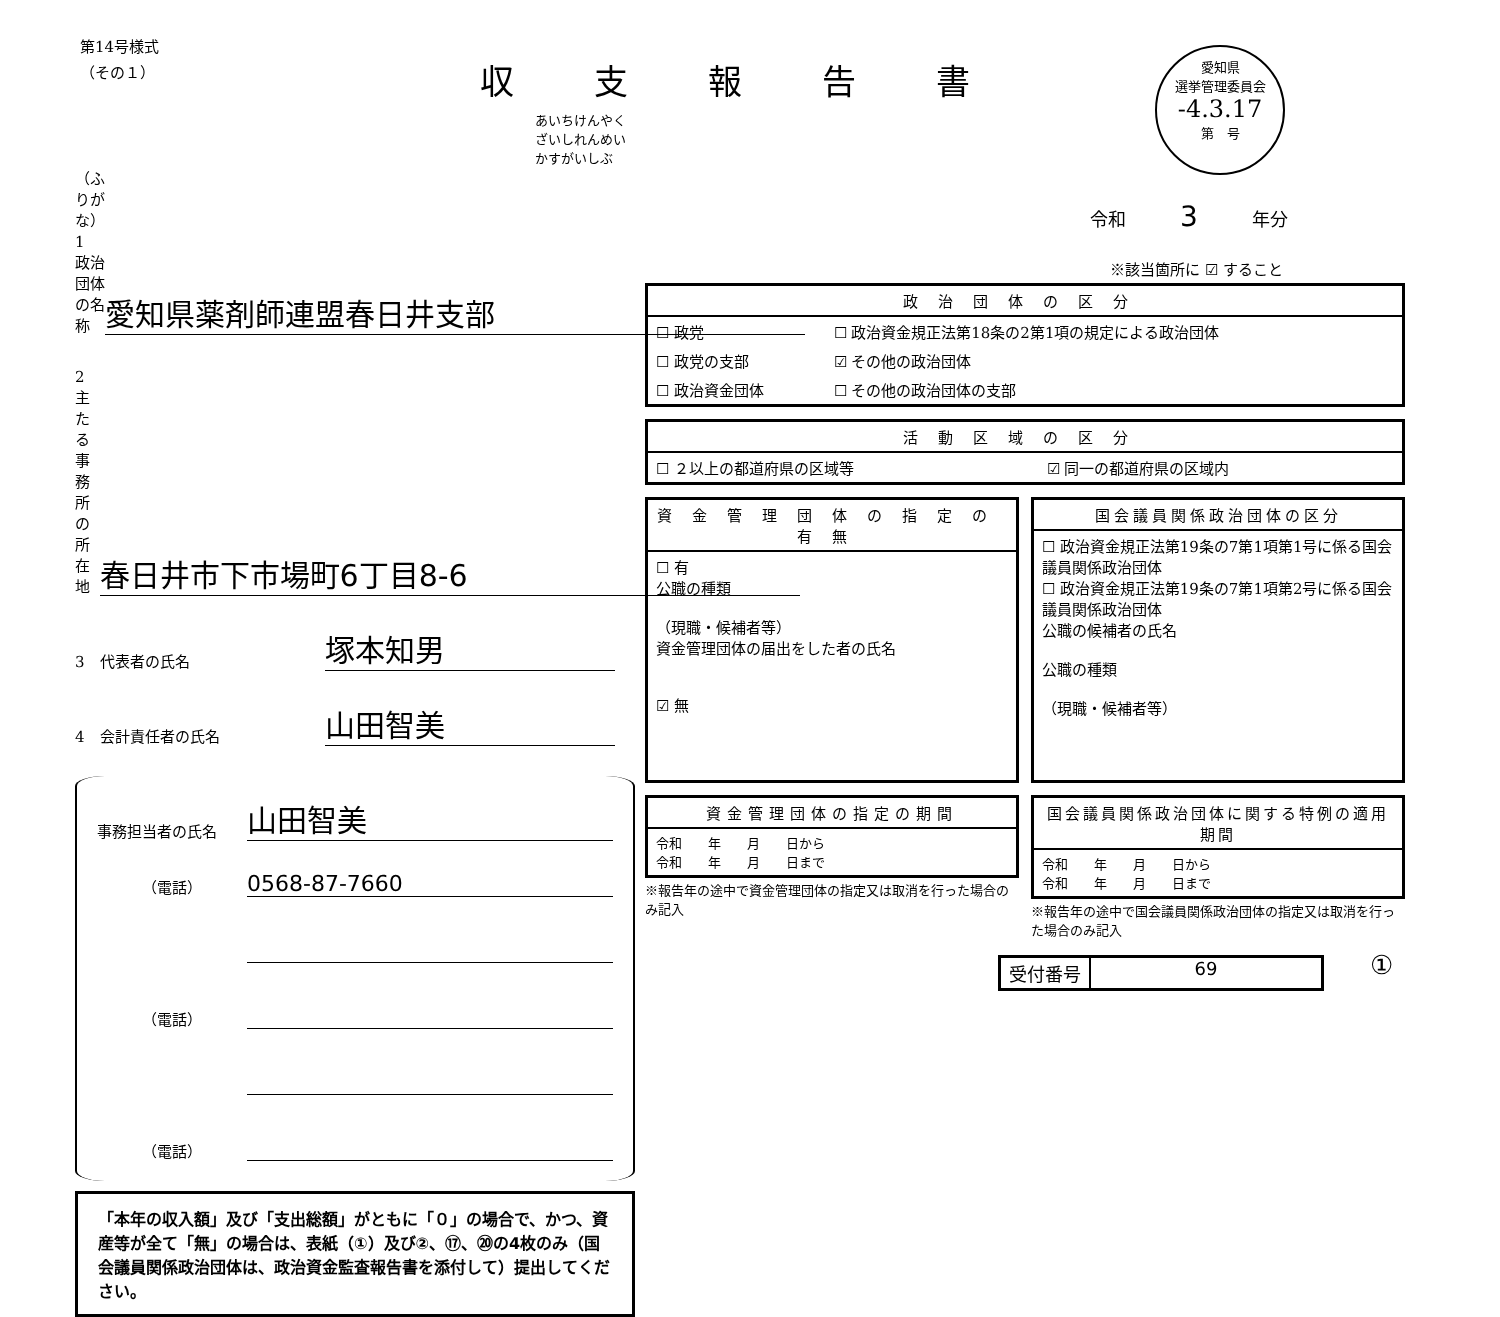第14号様式
（その１）
収支報告書
愛知県
選挙管理委員会
-4.3.17
第　号
令和　　　3　　　年分
※該当箇所に ☑ すること
あいちけんやくざいしれんめいかすがいしぶ
（ふりがな）
1　政治団体の名称
愛知県薬剤師連盟春日井支部
2　主たる事務所の所在地
春日井市下市場町6丁目8-6
3　代表者の氏名
塚本知男
4　会計責任者の氏名
山田智美
事務担当者の氏名
山田智美
（電話）
0568-87-7660
（電話）
（電話）
「本年の収入額」及び「支出総額」がともに「０」の場合で、かつ、資産等が全て「無」の場合は、表紙（①）及び②、⑰、⑳の4枚のみ（国会議員関係政治団体は、政治資金監査報告書を添付して）提出してください。
| 政治団体の区分 | |
| --- | --- |
| ☐ 政党 | ☐ 政治資金規正法第18条の2第1項の規定による政治団体 |
| ☐ 政党の支部 | ☑ その他の政治団体 |
| ☐ 政治資金団体 | ☐ その他の政治団体の支部 |
| 活動区域の区分 | |
| --- | --- |
| ☐ ２以上の都道府県の区域等 | ☑ 同一の都道府県の区域内 |
| 資金管理団体の指定の有無 |
| --- |
| ☐ 有 公職の種類 （現職・候補者等） 資金管理団体の届出をした者の氏名 ☑ 無 |
| 国会議員関係政治団体の区分 |
| --- |
| ☐ 政治資金規正法第19条の7第1項第1号に係る国会議員関係政治団体 ☐ 政治資金規正法第19条の7第1項第2号に係る国会議員関係政治団体 公職の候補者の氏名 公職の種類 （現職・候補者等） |
| 資金管理団体の指定の期間 |
| --- |
| 令和 年 月 日から 令和 年 月 日まで |
※報告年の途中で資金管理団体の指定又は取消を行った場合のみ記入
| 国会議員関係政治団体に関する特例の適用期間 |
| --- |
| 令和 年 月 日から 令和 年 月 日まで |
※報告年の途中で国会議員関係政治団体の指定又は取消を行った場合のみ記入
受付番号 69 ①